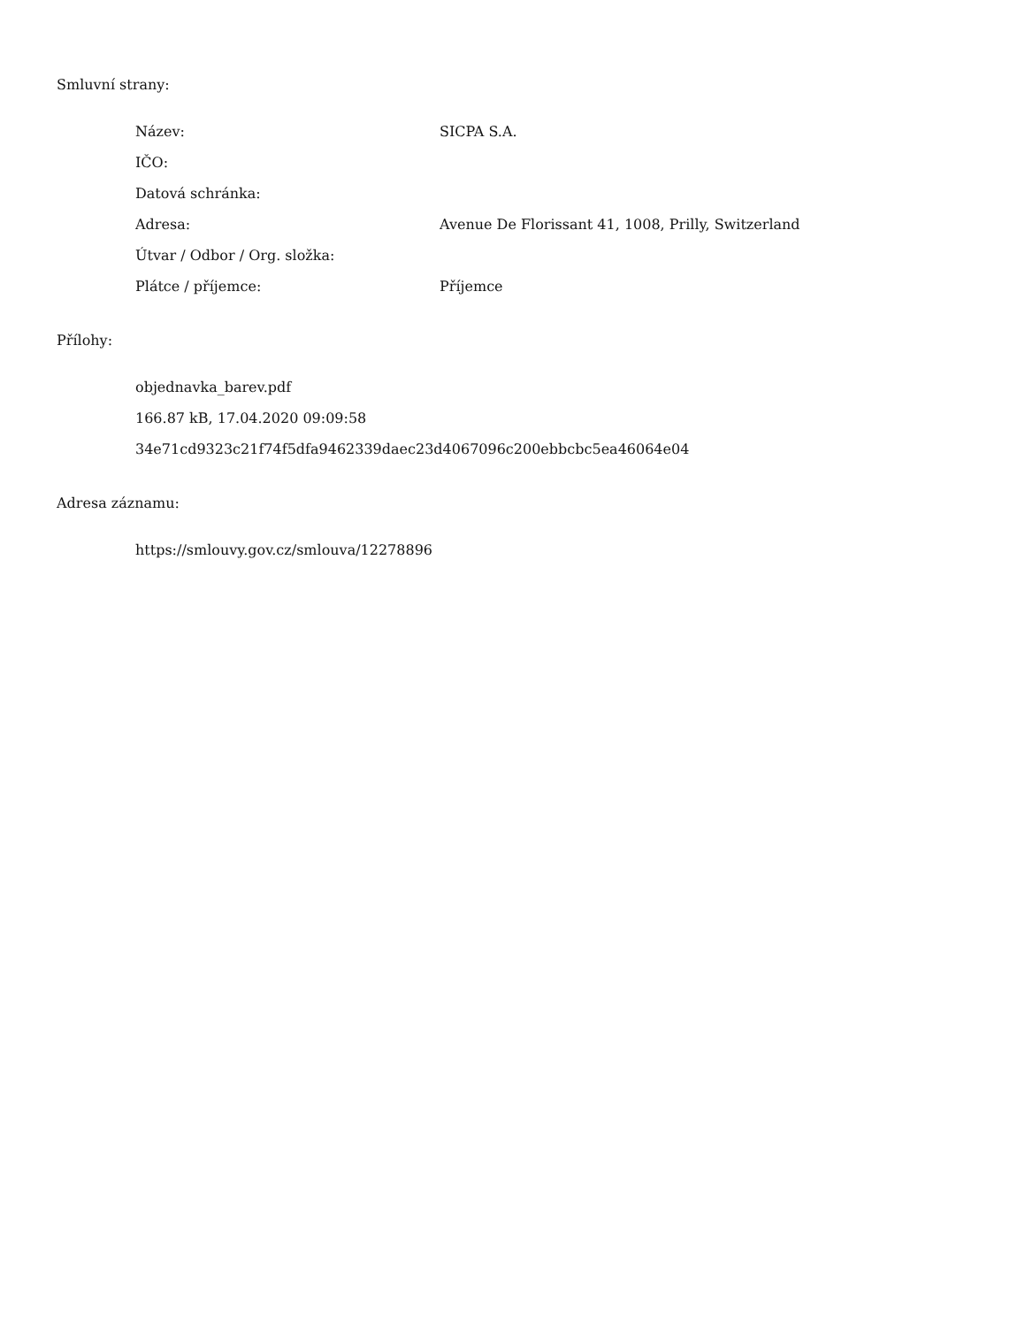Smluvní strany:
| Název: | SICPA S.A. |
| IČO: | |
| Datová schránka: | |
| Adresa: | Avenue De Florissant 41, 1008, Prilly, Switzerland |
| Útvar / Odbor / Org. složka: | |
| Plátce / příjemce: | Příjemce |
Přílohy:
objednavka_barev.pdf
166.87 kB, 17.04.2020 09:09:58
34e71cd9323c21f74f5dfa9462339daec23d4067096c200ebbcbc5ea46064e04
Adresa záznamu:
https://smlouvy.gov.cz/smlouva/12278896